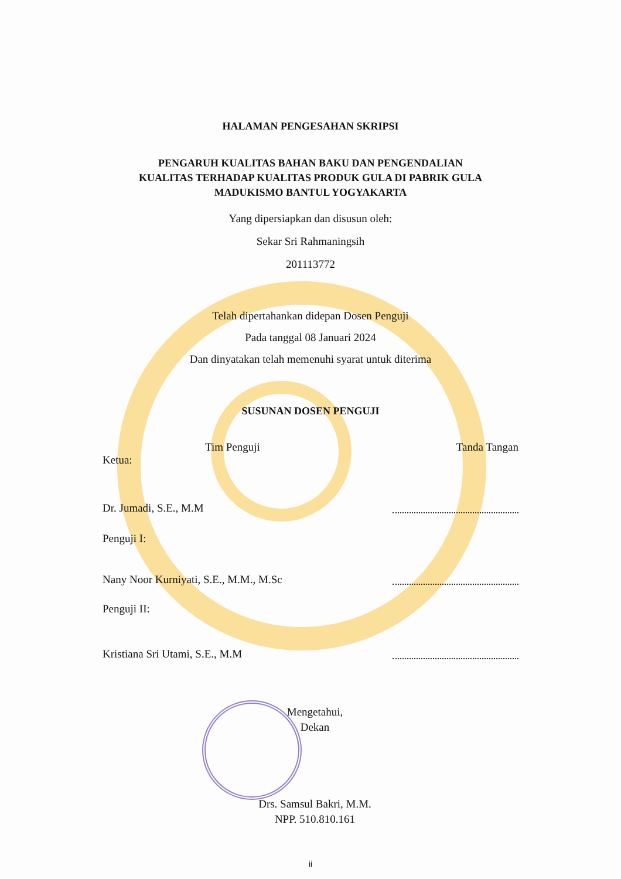HALAMAN PENGESAHAN SKRIPSI
PENGARUH KUALITAS BAHAN BAKU DAN PENGENDALIAN
KUALITAS TERHADAP KUALITAS PRODUK GULA DI PABRIK GULA
MADUKISMO BANTUL YOGYAKARTA
Yang dipersiapkan dan disusun oleh:
Sekar Sri Rahmaningsih
201113772
Telah dipertahankan didepan Dosen Penguji
Pada tanggal 08 Januari 2024
Dan dinyatakan telah memenuhi syarat untuk diterima
SUSUNAN DOSEN PENGUJI
Tim Penguji Tanda Tangan
Ketua:
Dr. Jumadi, S.E., M.M
Penguji I:
Nany Noor Kurniyati, S.E., M.M., M.Sc
Penguji II:
Kristiana Sri Utami, S.E., M.M
Mengetahui,
Dekan
Drs. Samsul Bakri, M.M.
NPP. 510.810.161
ii